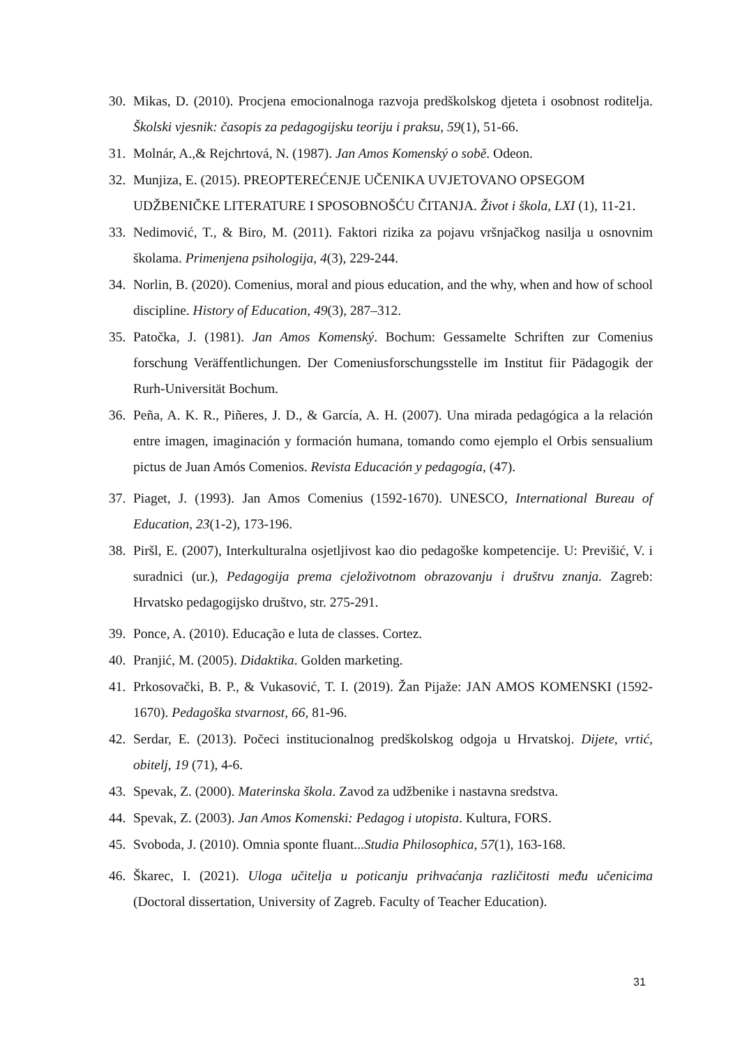30. Mikas, D. (2010). Procjena emocionalnoga razvoja predškolskog djeteta i osobnost roditelja. Školski vjesnik: časopis za pedagogijsku teoriju i praksu, 59(1), 51-66.
31. Molnár, A.,& Rejchrtová, N. (1987). Jan Amos Komenský o sobě. Odeon.
32. Munjiza, E. (2015). PREOPTEREĆENJE UČENIKA UVJETOVANO OPSEGOM UDŽBENIČKE LITERATURE I SPOSOBNOŠĆU ČITANJA. Život i škola, LXI (1), 11-21.
33. Nedimović, T., & Biro, M. (2011). Faktori rizika za pojavu vršnjačkog nasilja u osnovnim školama. Primenjena psihologija, 4(3), 229-244.
34. Norlin, B. (2020). Comenius, moral and pious education, and the why, when and how of school discipline. History of Education, 49(3), 287–312.
35. Patočka, J. (1981). Jan Amos Komenský. Bochum: Gessamelte Schriften zur Comenius forschung Veräffentlichungen. Der Comeniusforschungsstelle im Institut fiir Pädagogik der Rurh-Universität Bochum.
36. Peña, A. K. R., Piñeres, J. D., & García, A. H. (2007). Una mirada pedagógica a la relación entre imagen, imaginación y formación humana, tomando como ejemplo el Orbis sensualium pictus de Juan Amós Comenios. Revista Educación y pedagogía, (47).
37. Piaget, J. (1993). Jan Amos Comenius (1592-1670). UNESCO, International Bureau of Education, 23(1-2), 173-196.
38. Piršl, E. (2007), Interkulturalna osjetljivost kao dio pedagoške kompetencije. U: Previšić, V. i suradnici (ur.), Pedagogija prema cjeloživotnom obrazovanju i društvu znanja. Zagreb: Hrvatsko pedagogijsko društvo, str. 275-291.
39. Ponce, A. (2010). Educação e luta de classes. Cortez.
40. Pranjić, M. (2005). Didaktika. Golden marketing.
41. Prkosovački, B. P., & Vukasović, T. I. (2019). Žan Pijaže: JAN AMOS KOMENSKI (1592-1670). Pedagoška stvarnost, 66, 81-96.
42. Serdar, E. (2013). Počeci institucionalnog predškolskog odgoja u Hrvatskoj. Dijete, vrtić, obitelj, 19 (71), 4-6.
43. Spevak, Z. (2000). Materinska škola. Zavod za udžbenike i nastavna sredstva.
44. Spevak, Z. (2003). Jan Amos Komenski: Pedagog i utopista. Kultura, FORS.
45. Svoboda, J. (2010). Omnia sponte fluant...Studia Philosophica, 57(1), 163-168.
46. Škarec, I. (2021). Uloga učitelja u poticanju prihvaćanja različitosti među učenicima (Doctoral dissertation, University of Zagreb. Faculty of Teacher Education).
31